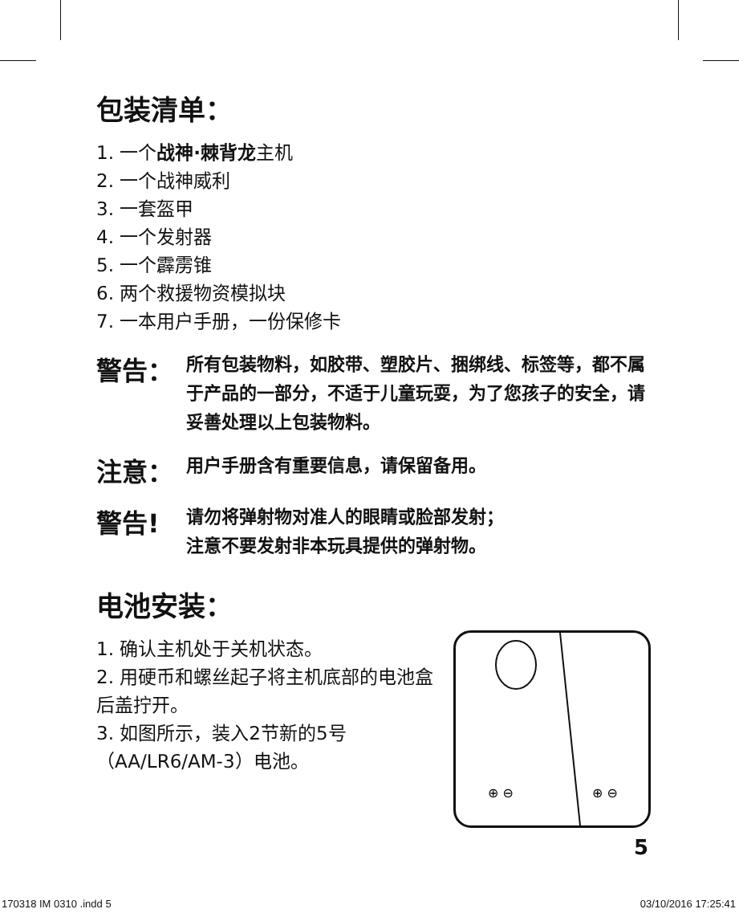包装清单：
1. 一个战神·棘背龙主机
2. 一个战神威利
3. 一套盔甲
4. 一个发射器
5. 一个霹雳锥
6. 两个救援物资模拟块
7. 一本用户手册，一份保修卡
警告：
所有包装物料，如胶带、塑胶片、捆绑线、标签等，都不属于产品的一部分，不适于儿童玩耍，为了您孩子的安全，请妥善处理以上包装物料。
注意：
用户手册含有重要信息，请保留备用。
警告!
请勿将弹射物对准人的眼睛或脸部发射；
注意不要发射非本玩具提供的弹射物。
电池安装：
1. 确认主机处于关机状态。
2. 用硬币和螺丝起子将主机底部的电池盒后盖拧开。
3. 如图所示，装入2节新的5号（AA/LR6/AM-3）电池。
⊕ ⊖
⊕ ⊖
5
170318 IM 0310 .indd 5 03/10/2016 17:25:41